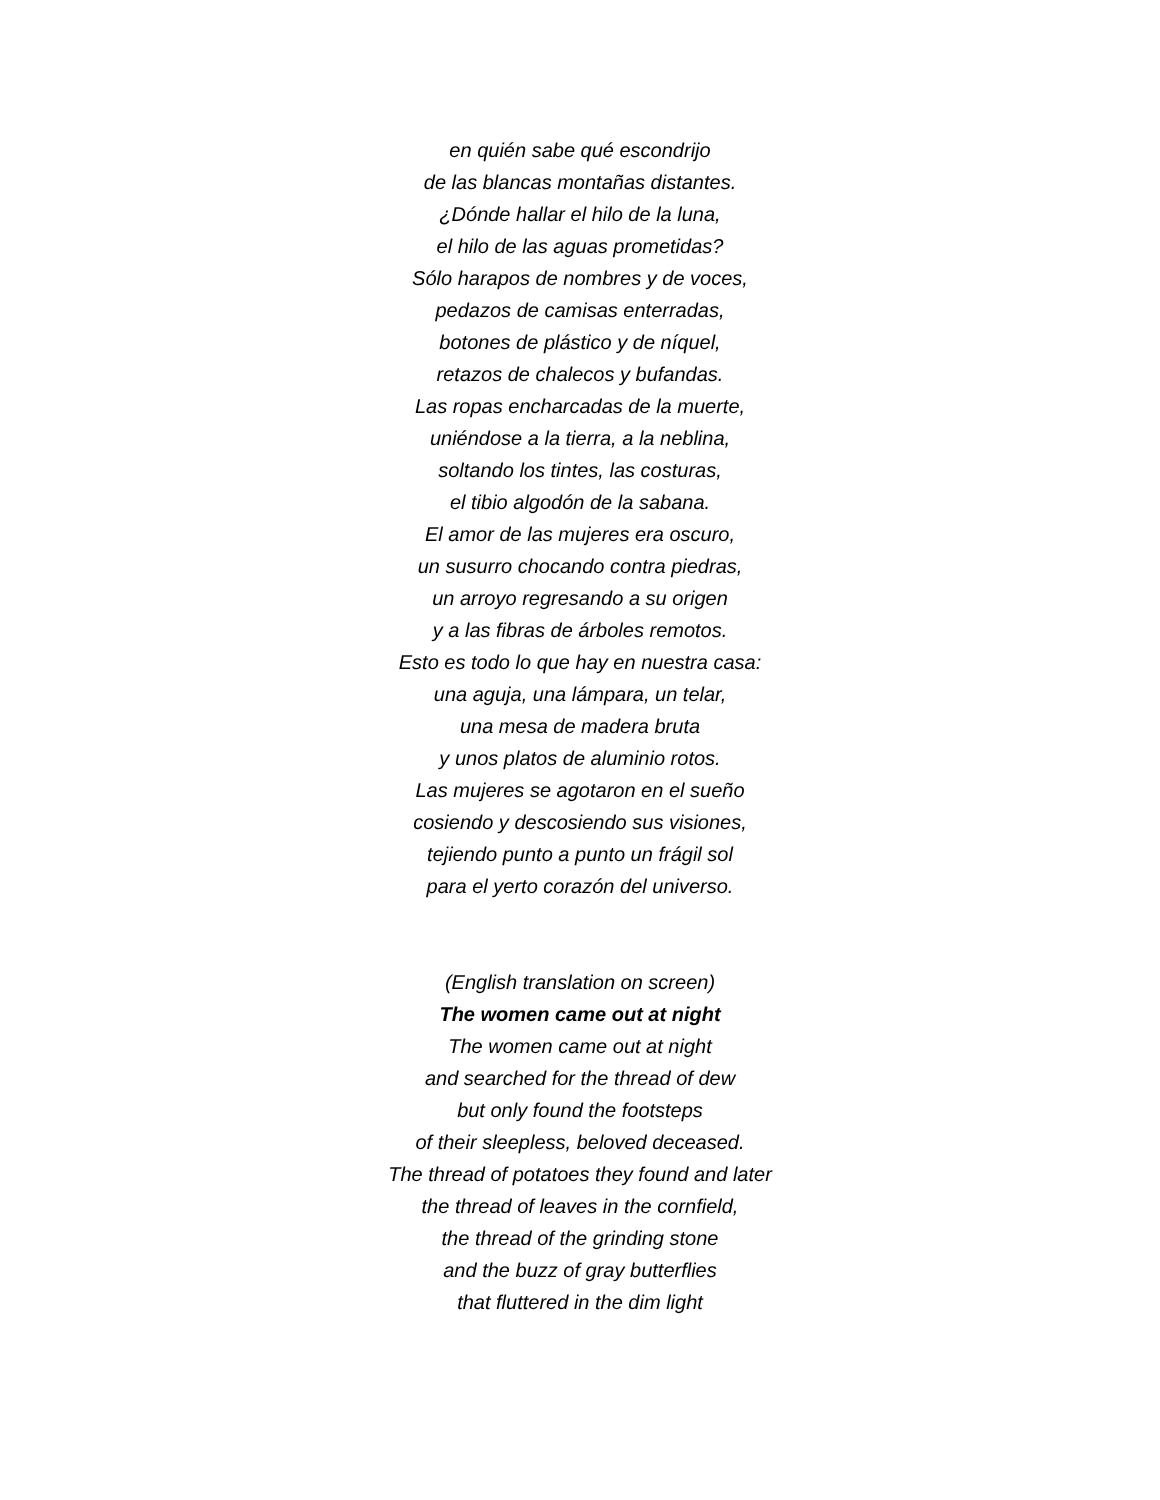en quién sabe qué escondrijo
de las blancas montañas distantes.
¿Dónde hallar el hilo de la luna,
el hilo de las aguas prometidas?
Sólo harapos de nombres y de voces,
pedazos de camisas enterradas,
botones de plástico y de níquel,
retazos de chalecos y bufandas.
Las ropas encharcadas de la muerte,
uniéndose a la tierra, a la neblina,
soltando los tintes, las costuras,
el tibio algodón de la sabana.
El amor de las mujeres era oscuro,
un susurro chocando contra piedras,
un arroyo regresando a su origen
y a las fibras de árboles remotos.
Esto es todo lo que hay en nuestra casa:
una aguja, una lámpara, un telar,
una mesa de madera bruta
y unos platos de aluminio rotos.
Las mujeres se agotaron en el sueño
cosiendo y descosiendo sus visiones,
tejiendo punto a punto un frágil sol
para el yerto corazón del universo.
(English translation on screen)
The women came out at night
The women came out at night
and searched for the thread of dew
but only found the footsteps
of their sleepless, beloved deceased.
The thread of potatoes they found and later
the thread of leaves in the cornfield,
the thread of the grinding stone
and the buzz of gray butterflies
that fluttered in the dim light